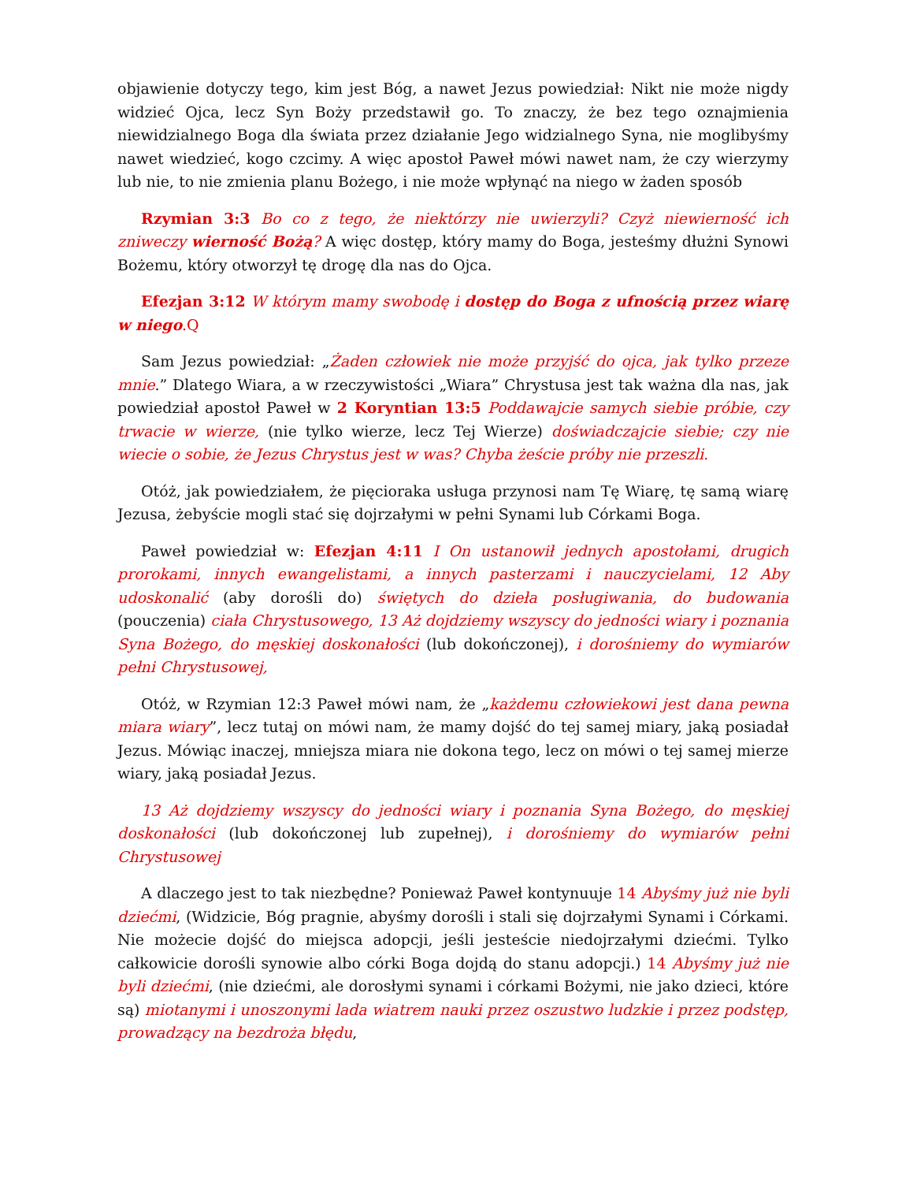objawienie dotyczy tego, kim jest Bóg, a nawet Jezus powiedział: Nikt nie może nigdy widzieć Ojca, lecz Syn Boży przedstawił go. To znaczy, że bez tego oznajmienia niewidzialnego Boga dla świata przez działanie Jego widzialnego Syna, nie moglibyśmy nawet wiedzieć, kogo czcimy. A więc apostoł Paweł mówi nawet nam, że czy wierzymy lub nie, to nie zmienia planu Bożego, i nie może wpłynąć na niego w żaden sposób
Rzymian 3:3 Bo co z tego, że niektórzy nie uwierzyli? Czyż niewierność ich zniweczy wierność Bożą? A więc dostęp, który mamy do Boga, jesteśmy dłużni Synowi Bożemu, który otworzył tę drogę dla nas do Ojca.
Efezjan 3:12 W którym mamy swobodę i dostęp do Boga z ufnością przez wiarę w niego.Q
Sam Jezus powiedział: „Żaden człowiek nie może przyjść do ojca, jak tylko przeze mnie.” Dlatego Wiara, a w rzeczywistości „Wiara” Chrystusa jest tak ważna dla nas, jak powiedział apostoł Paweł w 2 Koryntian 13:5 Poddawajcie samych siebie próbie, czy trwacie w wierze, (nie tylko wierze, lecz Tej Wierze) doświadczajcie siebie; czy nie wiecie o sobie, że Jezus Chrystus jest w was? Chyba żeście próby nie przeszli.
Otóż, jak powiedziałem, że pięcioraka usługa przynosi nam Tę Wiarę, tę samą wiarę Jezusa, żebyście mogli stać się dojrzałymi w pełni Synami lub Córkami Boga.
Paweł powiedział w: Efezjan 4:11 I On ustanowił jednych apostołami, drugich prorokami, innych ewangelistami, a innych pasterzami i nauczycielami, 12 Aby udoskonalić (aby dorośli do) świętych do dzieła posługiwania, do budowania (pouczenia) ciała Chrystusowego, 13 Aż dojdziemy wszyscy do jedności wiary i poznania Syna Bożego, do męskiej doskonałości (lub dokończonej), i dorośniemy do wymiarów pełni Chrystusowej,
Otóż, w Rzymian 12:3 Paweł mówi nam, że „każdemu człowiekowi jest dana pewna miara wiary”, lecz tutaj on mówi nam, że mamy dojść do tej samej miary, jaką posiadał Jezus. Mówiąc inaczej, mniejsza miara nie dokona tego, lecz on mówi o tej samej mierze wiary, jaką posiadał Jezus.
13 Aż dojdziemy wszyscy do jedności wiary i poznania Syna Bożego, do męskiej doskonałości (lub dokończonej lub zupełnej), i dorośniemy do wymiarów pełni Chrystusowej
A dlaczego jest to tak niezbędne? Ponieważ Paweł kontynuuje 14 Abyśmy już nie byli dziećmi, (Widzicie, Bóg pragnie, abyśmy dorośli i stali się dojrzałymi Synami i Córkami. Nie możecie dojść do miejsca adopcji, jeśli jesteście niedojrzałymi dziećmi. Tylko całkowicie dorośli synowie albo córki Boga dojdą do stanu adopcji.) 14 Abyśmy już nie byli dziećmi, (nie dziećmi, ale dorosłymi synami i córkami Bożymi, nie jako dzieci, które są) miotanymi i unoszonymi lada wiatrem nauki przez oszustwo ludzkie i przez podstęp, prowadzący na bezdroża błędu,